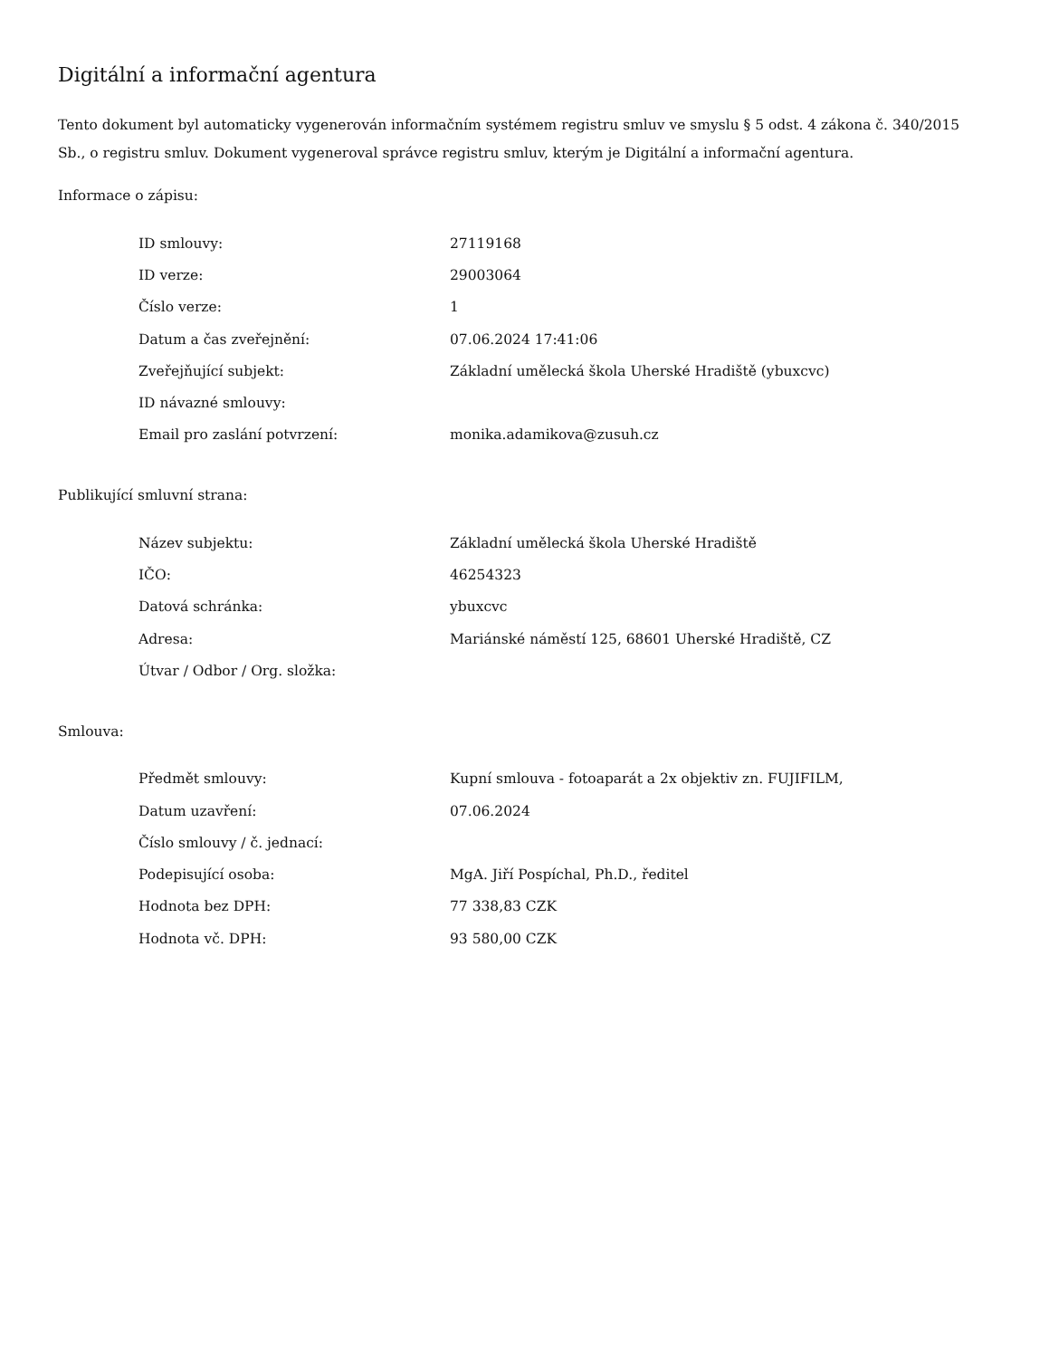Digitální a informační agentura
Tento dokument byl automaticky vygenerován informačním systémem registru smluv ve smyslu § 5 odst. 4 zákona č. 340/2015 Sb., o registru smluv. Dokument vygeneroval správce registru smluv, kterým je Digitální a informační agentura.
Informace o zápisu:
| ID smlouvy: | 27119168 |
| ID verze: | 29003064 |
| Číslo verze: | 1 |
| Datum a čas zveřejnění: | 07.06.2024 17:41:06 |
| Zveřejňující subjekt: | Základní umělecká škola Uherské Hradiště (ybuxcvc) |
| ID návazné smlouvy: | |
| Email pro zaslání potvrzení: | monika.adamikova@zusuh.cz |
Publikující smluvní strana:
| Název subjektu: | Základní umělecká škola Uherské Hradiště |
| IČO: | 46254323 |
| Datová schránka: | ybuxcvc |
| Adresa: | Mariánské náměstí 125, 68601 Uherské Hradiště, CZ |
| Útvar / Odbor / Org. složka: | |
Smlouva:
| Předmět smlouvy: | Kupní smlouva - fotoaparát a 2x objektiv zn. FUJIFILM, |
| Datum uzavření: | 07.06.2024 |
| Číslo smlouvy / č. jednací: | |
| Podepisující osoba: | MgA. Jiří Pospíchal, Ph.D., ředitel |
| Hodnota bez DPH: | 77 338,83 CZK |
| Hodnota vč. DPH: | 93 580,00 CZK |